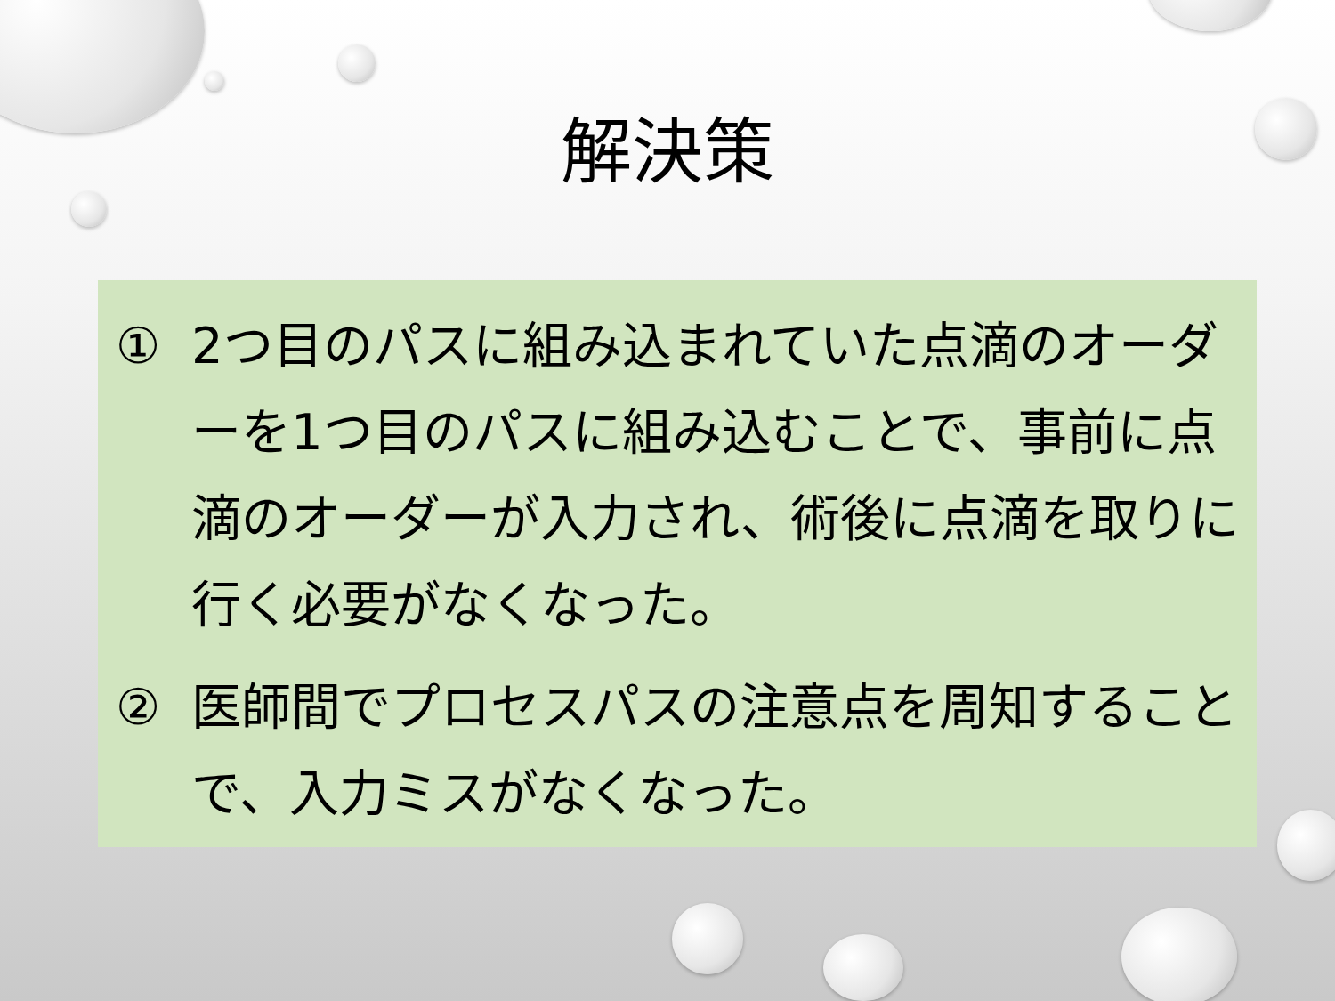解決策
① 2つ目のパスに組み込まれていた点滴のオーダーを1つ目のパスに組み込むことで、事前に点滴のオーダーが入力され、術後に点滴を取りに行く必要がなくなった。
② 医師間でプロセスパスの注意点を周知することで、入力ミスがなくなった。